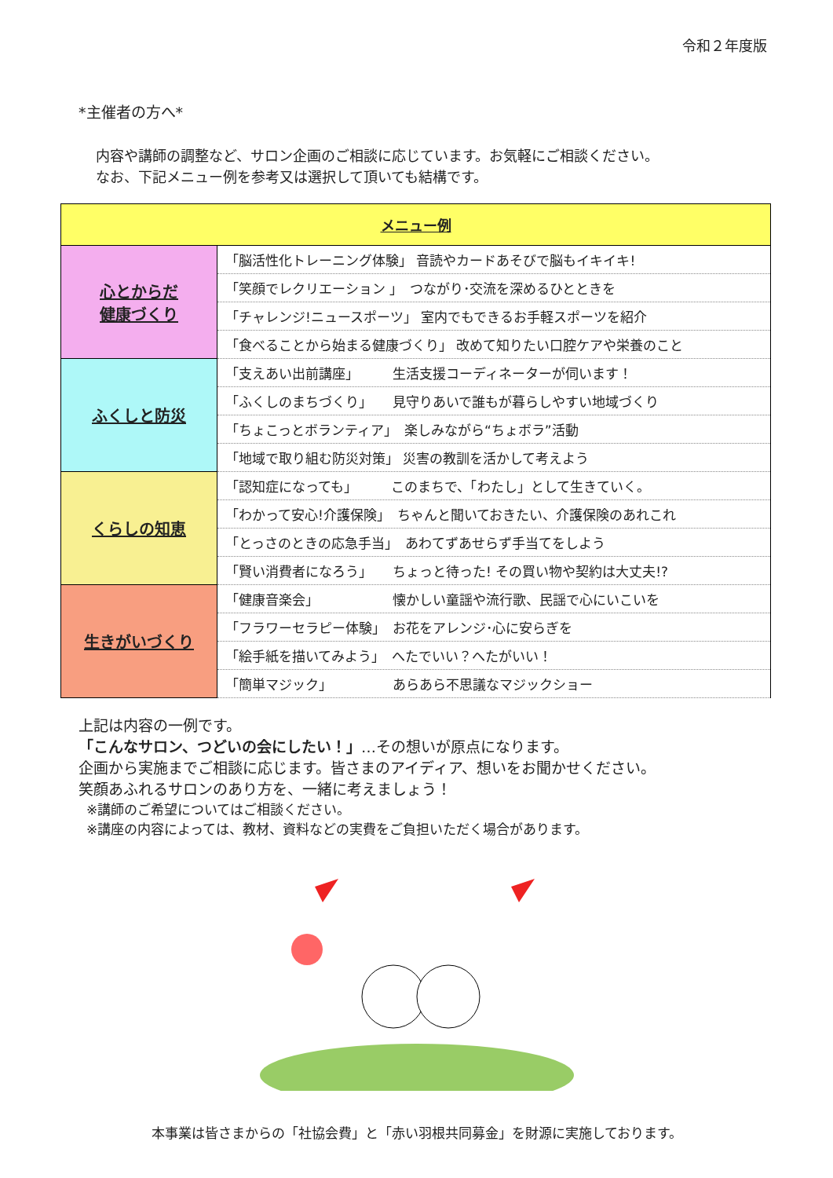令和２年度版
*主催者の方へ*
内容や講師の調整など、サロン企画のご相談に応じています。お気軽にご相談ください。
なお、下記メニュー例を参考又は選択して頂いても結構です。
| メニュー例 | |
| --- | --- |
| 心とからだ 健康づくり | 「脳活性化トレーニング体験」 音読やカードあそびで脳もイキイキ! |
| | 「笑顔でレクリエーション 」 つながり･交流を深めるひとときを |
| | 「チャレンジ!ニュースポーツ」 室内でもできるお手軽スポーツを紹介 |
| | 「食べることから始まる健康づくり」 改めて知りたい口腔ケアや栄養のこと |
| ふくしと防災 | 「支えあい出前講座」 生活支援コーディネーターが伺います！ |
| | 「ふくしのまちづくり」 見守りあいで誰もが暮らしやすい地域づくり |
| | 「ちょこっとボランティア」 楽しみながら“ちょボラ”活動 |
| | 「地域で取り組む防災対策」 災害の教訓を活かして考えよう |
| くらしの知恵 | 「認知症になっても」 このまちで、「わたし」として生きていく。 |
| | 「わかって安心!介護保険」 ちゃんと聞いておきたい、介護保険のあれこれ |
| | 「とっさのときの応急手当」 あわてずあせらず手当てをしよう |
| | 「賢い消費者になろう」 ちょっと待った! その買い物や契約は大丈夫!? |
| 生きがいづくり | 「健康音楽会」 懐かしい童謡や流行歌、民謡で心にいこいを |
| | 「フラワーセラピー体験」 お花をアレンジ･心に安らぎを |
| | 「絵手紙を描いてみよう」 へたでいい？へたがいい！ |
| | 「簡単マジック」 あらあら不思議なマジックショー |
上記は内容の一例です。
「こんなサロン、つどいの会にしたい！」…その想いが原点になります。
企画から実施までご相談に応じます。皆さまのアイディア、想いをお聞かせください。
笑顔あふれるサロンのあり方を、一緒に考えましょう！
※講師のご希望についてはご相談ください。
※講座の内容によっては、教材、資料などの実費をご負担いただく場合があります。
本事業は皆さまからの「社協会費」と「赤い羽根共同募金」を財源に実施しております。